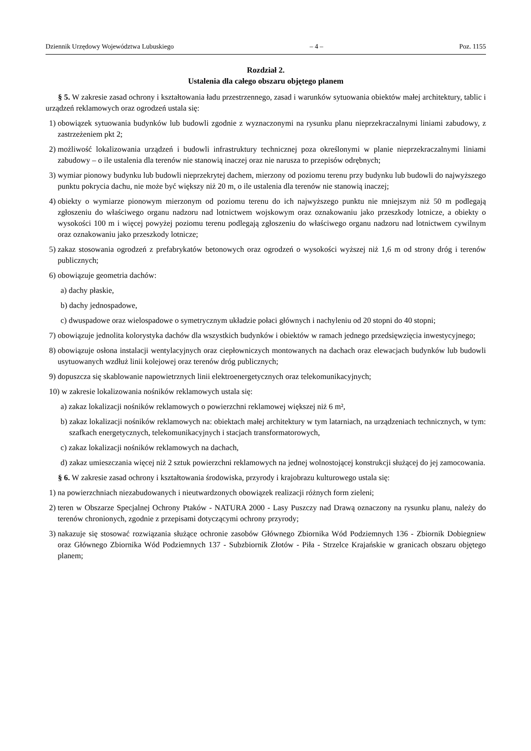Dziennik Urzędowy Województwa Lubuskiego – 4 – Poz. 1155
Rozdział 2.
Ustalenia dla całego obszaru objętego planem
§ 5. W zakresie zasad ochrony i kształtowania ładu przestrzennego, zasad i warunków sytuowania obiektów małej architektury, tablic i urządzeń reklamowych oraz ogrodzeń ustala się:
1) obowiązek sytuowania budynków lub budowli zgodnie z wyznaczonymi na rysunku planu nieprzekraczalnymi liniami zabudowy, z zastrzeżeniem pkt 2;
2) możliwość lokalizowania urządzeń i budowli infrastruktury technicznej poza określonymi w planie nieprzekraczalnymi liniami zabudowy – o ile ustalenia dla terenów nie stanowią inaczej oraz nie narusza to przepisów odrębnych;
3) wymiar pionowy budynku lub budowli nieprzekrytej dachem, mierzony od poziomu terenu przy budynku lub budowli do najwyższego punktu pokrycia dachu, nie może być większy niż 20 m, o ile ustalenia dla terenów nie stanowią inaczej;
4) obiekty o wymiarze pionowym mierzonym od poziomu terenu do ich najwyższego punktu nie mniejszym niż 50 m podlegają zgłoszeniu do właściwego organu nadzoru nad lotnictwem wojskowym oraz oznakowaniu jako przeszkody lotnicze, a obiekty o wysokości 100 m i więcej powyżej poziomu terenu podlegają zgłoszeniu do właściwego organu nadzoru nad lotnictwem cywilnym oraz oznakowaniu jako przeszkody lotnicze;
5) zakaz stosowania ogrodzeń z prefabrykatów betonowych oraz ogrodzeń o wysokości wyższej niż 1,6 m od strony dróg i terenów publicznych;
6) obowiązuje geometria dachów:
a) dachy płaskie,
b) dachy jednospadowe,
c) dwuspadowe oraz wielospadowe o symetrycznym układzie połaci głównych i nachyleniu od 20 stopni do 40 stopni;
7) obowiązuje jednolita kolorystyka dachów dla wszystkich budynków i obiektów w ramach jednego przedsięwzięcia inwestycyjnego;
8) obowiązuje osłona instalacji wentylacyjnych oraz ciepłowniczych montowanych na dachach oraz elewacjach budynków lub budowli usytuowanych wzdłuż linii kolejowej oraz terenów dróg publicznych;
9) dopuszcza się skablowanie napowietrznych linii elektroenergetycznych oraz telekomunikacyjnych;
10) w zakresie lokalizowania nośników reklamowych ustala się:
a) zakaz lokalizacji nośników reklamowych o powierzchni reklamowej większej niż 6 m²,
b) zakaz lokalizacji nośników reklamowych na: obiektach małej architektury w tym latarniach, na urządzeniach technicznych, w tym: szafkach energetycznych, telekomunikacyjnych i stacjach transformatorowych,
c) zakaz lokalizacji nośników reklamowych na dachach,
d) zakaz umieszczania więcej niż 2 sztuk powierzchni reklamowych na jednej wolnostojącej konstrukcji służącej do jej zamocowania.
§ 6. W zakresie zasad ochrony i kształtowania środowiska, przyrody i krajobrazu kulturowego ustala się:
1) na powierzchniach niezabudowanych i nieutwardzonych obowiązek realizacji różnych form zieleni;
2) teren w Obszarze Specjalnej Ochrony Ptaków - NATURA 2000 - Lasy Puszczy nad Drawą oznaczony na rysunku planu, należy do terenów chronionych, zgodnie z przepisami dotyczącymi ochrony przyrody;
3) nakazuje się stosować rozwiązania służące ochronie zasobów Głównego Zbiornika Wód Podziemnych 136 - Zbiornik Dobiegniew oraz Głównego Zbiornika Wód Podziemnych 137 - Subzbiornik Złotów - Piła - Strzelce Krajańskie w granicach obszaru objętego planem;